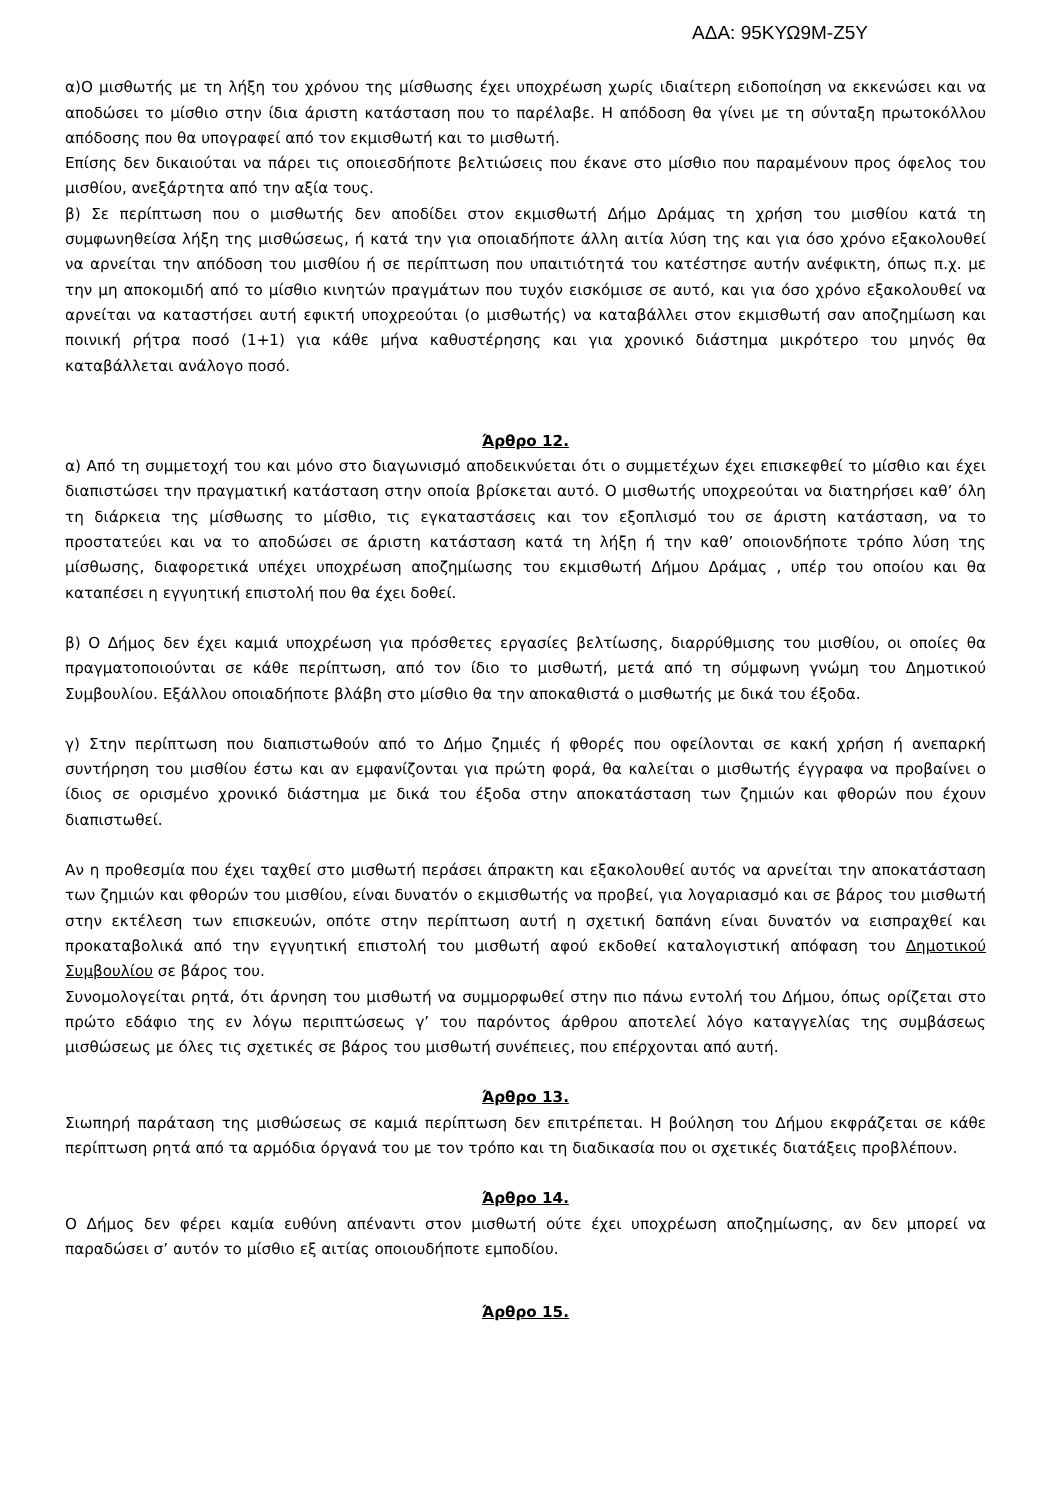ΑΔΑ: 95ΚΥΩ9Μ-Ζ5Υ
α)Ο μισθωτής με τη λήξη του χρόνου της μίσθωσης έχει υποχρέωση χωρίς ιδιαίτερη ειδοποίηση να εκκενώσει και να αποδώσει το μίσθιο στην ίδια άριστη κατάσταση που το παρέλαβε. Η απόδοση θα γίνει με τη σύνταξη πρωτοκόλλου απόδοσης που θα υπογραφεί από τον εκμισθωτή και το μισθωτή.
Επίσης δεν δικαιούται να πάρει τις οποιεσδήποτε βελτιώσεις που έκανε στο μίσθιο που παραμένουν προς όφελος του μισθίου, ανεξάρτητα από την αξία τους.
β) Σε περίπτωση που ο μισθωτής δεν αποδίδει στον εκμισθωτή Δήμο Δράμας τη χρήση του μισθίου κατά τη συμφωνηθείσα λήξη της μισθώσεως, ή κατά την για οποιαδήποτε άλλη αιτία λύση της και για όσο χρόνο εξακολουθεί να αρνείται την απόδοση του μισθίου ή σε περίπτωση που υπαιτιότητά του κατέστησε αυτήν ανέφικτη, όπως π.χ. με την μη αποκομιδή από το μίσθιο κινητών πραγμάτων που τυχόν εισκόμισε σε αυτό, και για όσο χρόνο εξακολουθεί να αρνείται να καταστήσει αυτή εφικτή υποχρεούται (ο μισθωτής) να καταβάλλει στον εκμισθωτή σαν αποζημίωση και ποινική ρήτρα ποσό (1+1) για κάθε μήνα καθυστέρησης και για χρονικό διάστημα μικρότερο του μηνός θα καταβάλλεται ανάλογο ποσό.
Άρθρο 12.
α) Από τη συμμετοχή του και μόνο στο διαγωνισμό αποδεικνύεται ότι ο συμμετέχων έχει επισκεφθεί το μίσθιο και έχει διαπιστώσει την πραγματική κατάσταση στην οποία βρίσκεται αυτό. Ο μισθωτής υποχρεούται να διατηρήσει καθ’ όλη τη διάρκεια της μίσθωσης το μίσθιο, τις εγκαταστάσεις και τον εξοπλισμό του σε άριστη κατάσταση, να το προστατεύει και να το αποδώσει σε άριστη κατάσταση κατά τη λήξη ή την καθ’ οποιονδήποτε τρόπο λύση της μίσθωσης, διαφορετικά υπέχει υποχρέωση αποζημίωσης του εκμισθωτή Δήμου Δράμας , υπέρ του οποίου και θα καταπέσει η εγγυητική επιστολή που θα έχει δοθεί.
β) Ο Δήμος δεν έχει καμιά υποχρέωση για πρόσθετες εργασίες βελτίωσης, διαρρύθμισης του μισθίου, οι οποίες θα πραγματοποιούνται σε κάθε περίπτωση, από τον ίδιο το μισθωτή, μετά από τη σύμφωνη γνώμη του Δημοτικού Συμβουλίου. Εξάλλου οποιαδήποτε βλάβη στο μίσθιο θα την αποκαθιστά ο μισθωτής με δικά του έξοδα.
γ) Στην περίπτωση που διαπιστωθούν από το Δήμο ζημιές ή φθορές που οφείλονται σε κακή χρήση ή ανεπαρκή συντήρηση του μισθίου έστω και αν εμφανίζονται για πρώτη φορά, θα καλείται ο μισθωτής έγγραφα να προβαίνει ο ίδιος σε ορισμένο χρονικό διάστημα με δικά του έξοδα στην αποκατάσταση των ζημιών και φθορών που έχουν διαπιστωθεί.
Αν η προθεσμία που έχει ταχθεί στο μισθωτή περάσει άπρακτη και εξακολουθεί αυτός να αρνείται την αποκατάσταση των ζημιών και φθορών του μισθίου, είναι δυνατόν ο εκμισθωτής να προβεί, για λογαριασμό και σε βάρος του μισθωτή στην εκτέλεση των επισκευών, οπότε στην περίπτωση αυτή η σχετική δαπάνη είναι δυνατόν να εισπραχθεί και προκαταβολικά από την εγγυητική επιστολή του μισθωτή αφού εκδοθεί καταλογιστική απόφαση του Δημοτικού Συμβουλίου σε βάρος του.
Συνομολογείται ρητά, ότι άρνηση του μισθωτή να συμμορφωθεί στην πιο πάνω εντολή του Δήμου, όπως ορίζεται στο πρώτο εδάφιο της εν λόγω περιπτώσεως γ’ του παρόντος άρθρου αποτελεί λόγο καταγγελίας της συμβάσεως μισθώσεως με όλες τις σχετικές σε βάρος του μισθωτή συνέπειες, που επέρχονται από αυτή.
Άρθρο 13.
Σιωπηρή παράταση της μισθώσεως σε καμιά περίπτωση δεν επιτρέπεται. Η βούληση του Δήμου εκφράζεται σε κάθε περίπτωση ρητά από τα αρμόδια όργανά του με τον τρόπο και τη διαδικασία που οι σχετικές διατάξεις προβλέπουν.
Άρθρο 14.
Ο Δήμος δεν φέρει καμία ευθύνη απέναντι στον μισθωτή ούτε έχει υποχρέωση αποζημίωσης, αν δεν μπορεί να παραδώσει σ’ αυτόν το μίσθιο εξ αιτίας οποιουδήποτε εμποδίου.
Άρθρο 15.